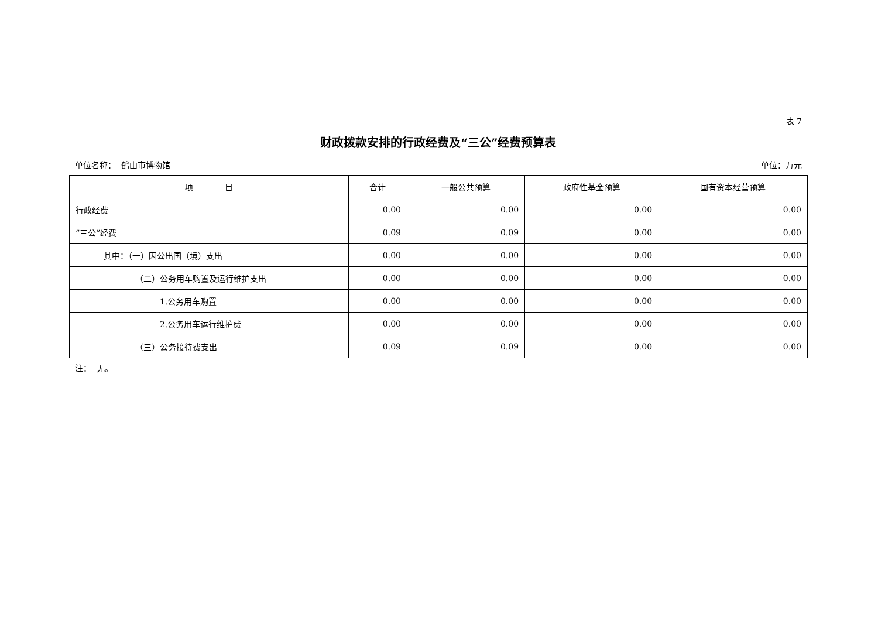表 7
财政拨款安排的行政经费及“三公”经费预算表
单位名称： 鹤山市博物馆 单位：万元
| 项 目 | 合计 | 一般公共预算 | 政府性基金预算 | 国有资本经营预算 |
| --- | --- | --- | --- | --- |
| 行政经费 | 0.00 | 0.00 | 0.00 | 0.00 |
| “三公”经费 | 0.09 | 0.09 | 0.00 | 0.00 |
| 其中：（一）因公出国（境）支出 | 0.00 | 0.00 | 0.00 | 0.00 |
| （二）公务用车购置及运行维护支出 | 0.00 | 0.00 | 0.00 | 0.00 |
| 1.公务用车购置 | 0.00 | 0.00 | 0.00 | 0.00 |
| 2.公务用车运行维护费 | 0.00 | 0.00 | 0.00 | 0.00 |
| （三）公务接待费支出 | 0.09 | 0.09 | 0.00 | 0.00 |
注： 无。